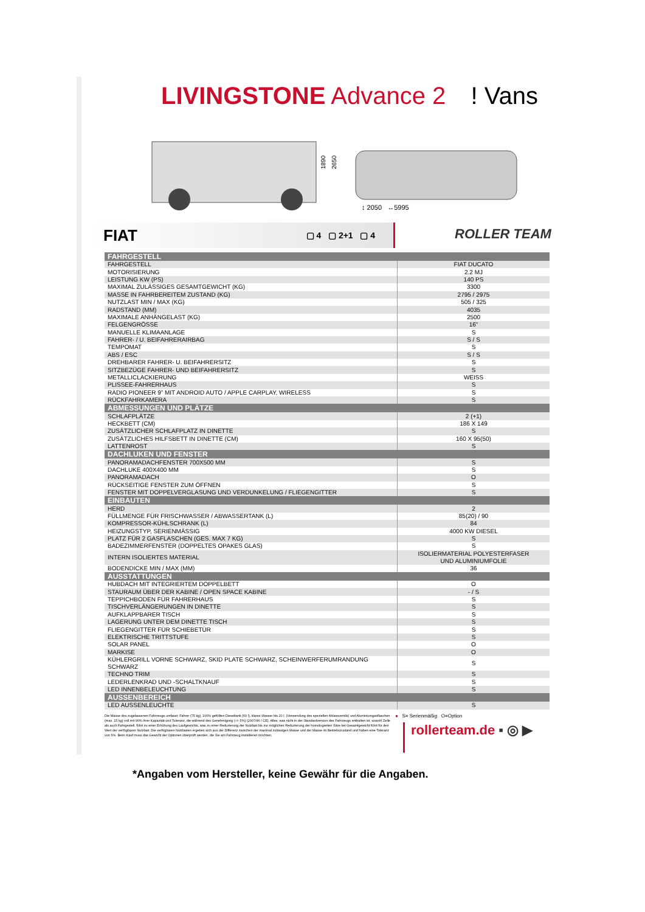LIVINGSTONE Advance 2 ! Vans
1890
2650
↕ 2050 ↔5995
FIAT ▢ 4 ▢ 2+1 ▢ 4 ROLLER TEAM
| FAHRGESTELL | |
| --- | --- |
| FAHRGESTELL | FIAT DUCATO |
| MOTORISIERUNG | 2.2 MJ |
| LEISTUNG KW (PS) | 140 PS |
| MAXIMAL ZULÄSSIGES GESAMTGEWICHT (KG) | 3300 |
| MASSE IN FAHRBEREITEM ZUSTAND (KG) | 2795 / 2975 |
| NUTZLAST MIN / MAX (KG) | 505 / 325 |
| RADSTAND (MM) | 4035 |
| MAXIMALE ANHÄNGELAST (KG) | 2500 |
| FELGENGRÖSSE | 16" |
| MANUELLE KLIMAANLAGE | S |
| FAHRER- / U. BEIFAHRERAIRBAG | S / S |
| TEMPOMAT | S |
| ABS / ESC | S / S |
| DREHBARER FAHRER- U. BEIFAHRERSITZ | S |
| SITZBEZÜGE FAHRER- UND BEIFAHRERSITZ | S |
| METALLICLACKIERUNG | WEISS |
| PLISSEE-FAHRERHAUS | S |
| RADIO PIONEER 9” MIT ANDROID AUTO / APPLE CARPLAY, WIRELESS | S |
| RÜCKFAHRKAMERA | S |
| ABMESSUNGEN UND PLÄTZE | |
| SCHLAFPLÄTZE | 2 (+1) |
| HECKBETT (CM) | 186 X 149 |
| ZUSÄTZLICHER SCHLAFPLATZ IN DINETTE | S |
| ZUSÄTZLICHES HILFSBETT IN DINETTE (CM) | 160 X 95(50) |
| LATTENROST | S |
| DACHLUKEN UND FENSTER | |
| PANORAMADACHFENSTER 700X500 MM | S |
| DACHLUKE 400X400 MM | S |
| PANORAMADACH | O |
| RÜCKSEITIGE FENSTER ZUM ÖFFNEN | S |
| FENSTER MIT DOPPELVERGLASUNG UND VERDUNKELUNG / FLIEGENGITTER | S |
| EINBAUTEN | |
| HERD | 2 |
| FÜLLMENGE FÜR FRISCHWASSER / ABWASSERTANK (L) | 85(20) / 90 |
| KOMPRESSOR-KÜHLSCHRANK (L) | 84 |
| HEIZUNGSTYP, SERIENMÄSSIG | 4000 KW DIESEL |
| PLATZ FÜR 2 GASFLASCHEN (GES. MAX 7 KG) | S |
| BADEZIMMERFENSTER (DOPPELTES OPAKES GLAS) | S |
| INTERN ISOLIERTES MATERIAL | ISOLIERMATERIAL POLYESTERFASER UND ALUMINIUMFOLIE |
| BODENDICKE MIN / MAX (MM) | 36 |
| AUSSTATTUNGEN | |
| HUBDACH MIT INTEGRIERTEM DOPPELBETT | O |
| STAURAUM ÜBER DER KABINE / OPEN SPACE KABINE | - / S |
| TEPPICHBODEN FÜR FAHRERHAUS | S |
| TISCHVERLÄNGERUNGEN IN DINETTE | S |
| AUFKLAPPBARER TISCH | S |
| LAGERUNG UNTER DEM DINETTE TISCH | S |
| FLIEGENGITTER FÜR SCHIEBETÜR | S |
| ELEKTRISCHE TRITTSTUFE | S |
| SOLAR PANEL | O |
| MARKISE | O |
| KÜHLERGRILL VORNE SCHWARZ, SKID PLATE SCHWARZ, SCHEINWERFERUMRANDUNG SCHWARZ | S |
| TECHNO TRIM | S |
| LEDERLENKRAD UND -SCHALTKNAUF | S |
| LED INNENBELEUCHTUNG | S |
| AUSSENBEREICH | |
| LED AUSSENLEUCHTE | S |
Die Masse des zugelassenen Fahrzeugs umfasst: Fahrer (75 kg), 100% gefüllten Dieseltank (60 l), klares Wasser bis 20 l. (Verwendung des speziellen Ablassventils) und Aluminiumgasflaschen (max. 15 kg) voll mit 90% ihrer Kapazität und Toleranz, die während des Genehmigung (+/- 5%) (2007/46 / CE). Alles, was nicht in der Standardversion des Fahrzeugs enthalten ist, sowohl Zelle als auch Fahrgestell, führt zu einer Erhöhung des Laufgewichts, was zu einer Reduzierung der Nutzlast bis zur möglichen Reduzierung der homologierten Sitze bei Gesamtgewicht führt für den Wert der verfügbaren Nutzlast. Die verfügbaren Nutzlasten ergeben sich aus der Differenz zwischen der maximal zulässigen Masse und der Masse im Betriebszustand und haben eine Toleranz von 5%. Beim Kauf muss das Gewicht der Optionen überprüft werden, die Sie am Fahrzeug installieren möchten.
● S= Serienmäßig O=Option
rollerteam.de ▪ ◎ ▶
*Angaben vom Hersteller, keine Gewähr für die Angaben.